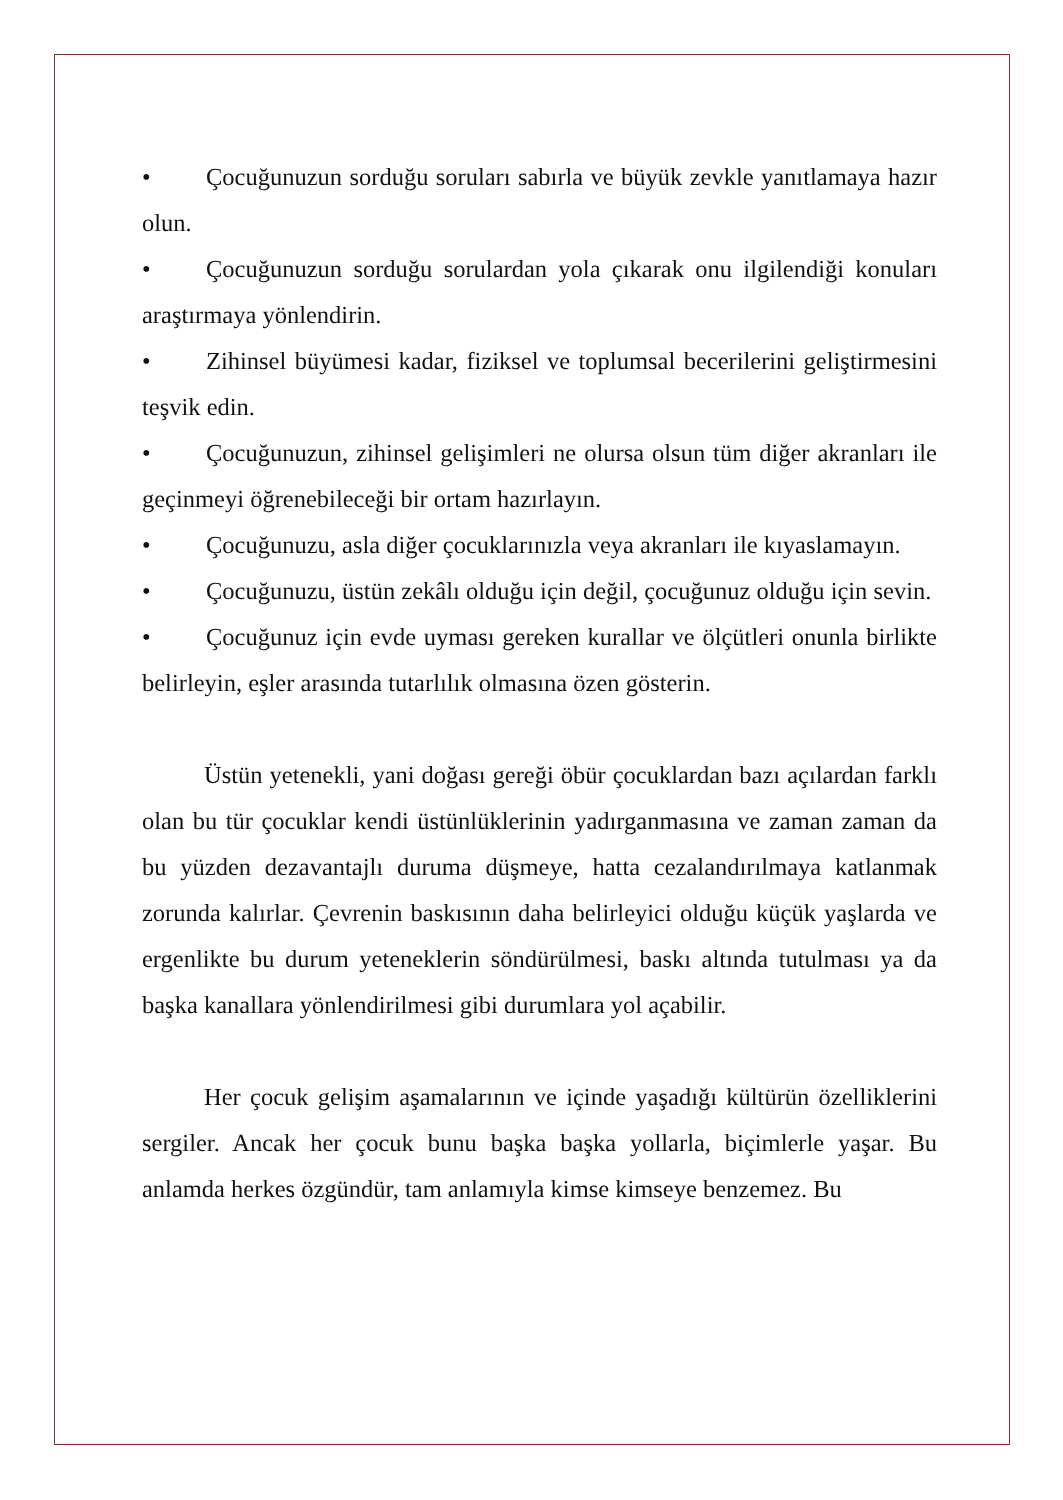• Çocuğunuzun sorduğu soruları sabırla ve büyük zevkle yanıtlamaya hazır olun.
• Çocuğunuzun sorduğu sorulardan yola çıkarak onu ilgilendiği konuları araştırmaya yönlendirin.
• Zihinsel büyümesi kadar, fiziksel ve toplumsal becerilerini geliştirmesini teşvik edin.
• Çocuğunuzun, zihinsel gelişimleri ne olursa olsun tüm diğer akranları ile geçinmeyi öğrenebileceği bir ortam hazırlayın.
• Çocuğunuzu, asla diğer çocuklarınızla veya akranları ile kıyaslamayın.
• Çocuğunuzu, üstün zekâlı olduğu için değil, çocuğunuz olduğu için sevin.
• Çocuğunuz için evde uyması gereken kurallar ve ölçütleri onunla birlikte belirleyin, eşler arasında tutarlılık olmasına özen gösterin.
Üstün yetenekli, yani doğası gereği öbür çocuklardan bazı açılardan farklı olan bu tür çocuklar kendi üstünlüklerinin yadırganmasına ve zaman zaman da bu yüzden dezavantajlı duruma düşmeye, hatta cezalandırılmaya katlanmak zorunda kalırlar. Çevrenin baskısının daha belirleyici olduğu küçük yaşlarda ve ergenlikte bu durum yeteneklerin söndürülmesi, baskı altında tutulması ya da başka kanallara yönlendirilmesi gibi durumlara yol açabilir.
Her çocuk gelişim aşamalarının ve içinde yaşadığı kültürün özelliklerini sergiler. Ancak her çocuk bunu başka başka yollarla, biçimlerle yaşar. Bu anlamda herkes özgündür, tam anlamıyla kimse kimseye benzemez. Bu